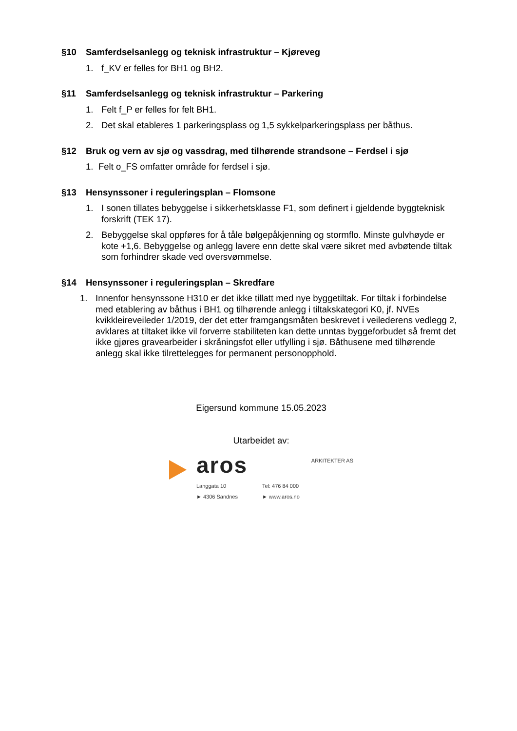§10 Samferdselsanlegg og teknisk infrastruktur – Kjøreveg
1. f_KV er felles for BH1 og BH2.
§11 Samferdselsanlegg og teknisk infrastruktur – Parkering
1. Felt f_P er felles for felt BH1.
2. Det skal etableres 1 parkeringsplass og 1,5 sykkelparkeringsplass per båthus.
§12 Bruk og vern av sjø og vassdrag, med tilhørende strandsone – Ferdsel i sjø
1. Felt o_FS omfatter område for ferdsel i sjø.
§13 Hensynssoner i reguleringsplan – Flomsone
1. I sonen tillates bebyggelse i sikkerhetsklasse F1, som definert i gjeldende byggteknisk forskrift (TEK 17).
2. Bebyggelse skal oppføres for å tåle bølgepåkjenning og stormflo. Minste gulvhøyde er kote +1,6. Bebyggelse og anlegg lavere enn dette skal være sikret med avbøtende tiltak som forhindrer skade ved oversvømmelse.
§14 Hensynssoner i reguleringsplan – Skredfare
1. Innenfor hensynssone H310 er det ikke tillatt med nye byggetiltak. For tiltak i forbindelse med etablering av båthus i BH1 og tilhørende anlegg i tiltakskategori K0, jf. NVEs kvikkleireveileder 1/2019, der det etter framgangsmåten beskrevet i veilederens vedlegg 2, avklares at tiltaket ikke vil forverre stabiliteten kan dette unntas byggeforbudet så fremt det ikke gjøres gravearbeider i skråningsfot eller utfylling i sjø. Båthusene med tilhørende anlegg skal ikke tilrettelegges for permanent personopphold.
Eigersund kommune 15.05.2023
Utarbeidet av:
aros
Langgata 10
► 4306 Sandnes
Tel: 476 84 000
► www.aros.no
ARKITEKTER AS